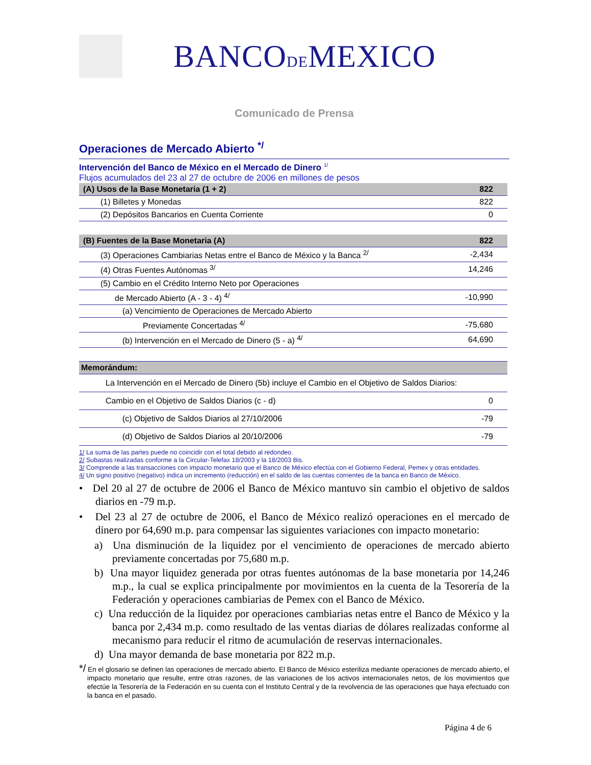BANCODEMEXICO
Comunicado de Prensa
Operaciones de Mercado Abierto <sup>*/</sup>
Intervención del Banco de México en el Mercado de Dinero <sup>1/</sup>
Flujos acumulados del 23 al 27 de octubre de 2006 en millones de pesos
| (A) Usos de la Base Monetaria (1 + 2) | 822 |
| (1) Billetes y Monedas | 822 |
| (2) Depósitos Bancarios en Cuenta Corriente | 0 |
| (B) Fuentes de la Base Monetaria (A) | 822 |
| (3) Operaciones Cambiarias Netas entre el Banco de México y la Banca <sup>2/</sup> | -2,434 |
| (4) Otras Fuentes Autónomas <sup>3/</sup> | 14,246 |
| (5) Cambio en el Crédito Interno Neto por Operaciones | |
| de Mercado Abierto (A - 3 - 4) <sup>4/</sup> | -10,990 |
| (a) Vencimiento de Operaciones de Mercado Abierto | |
| Previamente Concertadas <sup>4/</sup> | -75,680 |
| (b) Intervención en el Mercado de Dinero (5 - a) <sup>4/</sup> | 64,690 |
| Memorándum: | |
| La Intervención en el Mercado de Dinero (5b) incluye el Cambio en el Objetivo de Saldos Diarios: | |
| Cambio en el Objetivo de Saldos Diarios (c - d) | 0 |
| (c) Objetivo de Saldos Diarios al 27/10/2006 | -79 |
| (d) Objetivo de Saldos Diarios al 20/10/2006 | -79 |
1/ La suma de las partes puede no coincidir con el total debido al redondeo.
2/ Subastas realizadas conforme a la Circular-Telefax 18/2003 y la 18/2003 Bis.
3/ Comprende a las transacciones con impacto monetario que el Banco de México efectúa con el Gobierno Federal, Pemex y otras entidades.
4/ Un signo positivo (negativo) indica un incremento (reducción) en el saldo de las cuentas corrientes de la banca en Banco de México.
• Del 20 al 27 de octubre de 2006 el Banco de México mantuvo sin cambio el objetivo de saldos diarios en -79 m.p.
• Del 23 al 27 de octubre de 2006, el Banco de México realizó operaciones en el mercado de dinero por 64,690 m.p. para compensar las siguientes variaciones con impacto monetario:
a) Una disminución de la liquidez por el vencimiento de operaciones de mercado abierto previamente concertadas por 75,680 m.p.
b) Una mayor liquidez generada por otras fuentes autónomas de la base monetaria por 14,246 m.p., la cual se explica principalmente por movimientos en la cuenta de la Tesorería de la Federación y operaciones cambiarias de Pemex con el Banco de México.
c) Una reducción de la liquidez por operaciones cambiarias netas entre el Banco de México y la banca por 2,434 m.p. como resultado de las ventas diarias de dólares realizadas conforme al mecanismo para reducir el ritmo de acumulación de reservas internacionales.
d) Una mayor demanda de base monetaria por 822 m.p.
*/ En el glosario se definen las operaciones de mercado abierto. El Banco de México esteriliza mediante operaciones de mercado abierto, el impacto monetario que resulte, entre otras razones, de las variaciones de los activos internacionales netos, de los movimientos que efectúe la Tesorería de la Federación en su cuenta con el Instituto Central y de la revolvencia de las operaciones que haya efectuado con la banca en el pasado.
Página 4 de 6